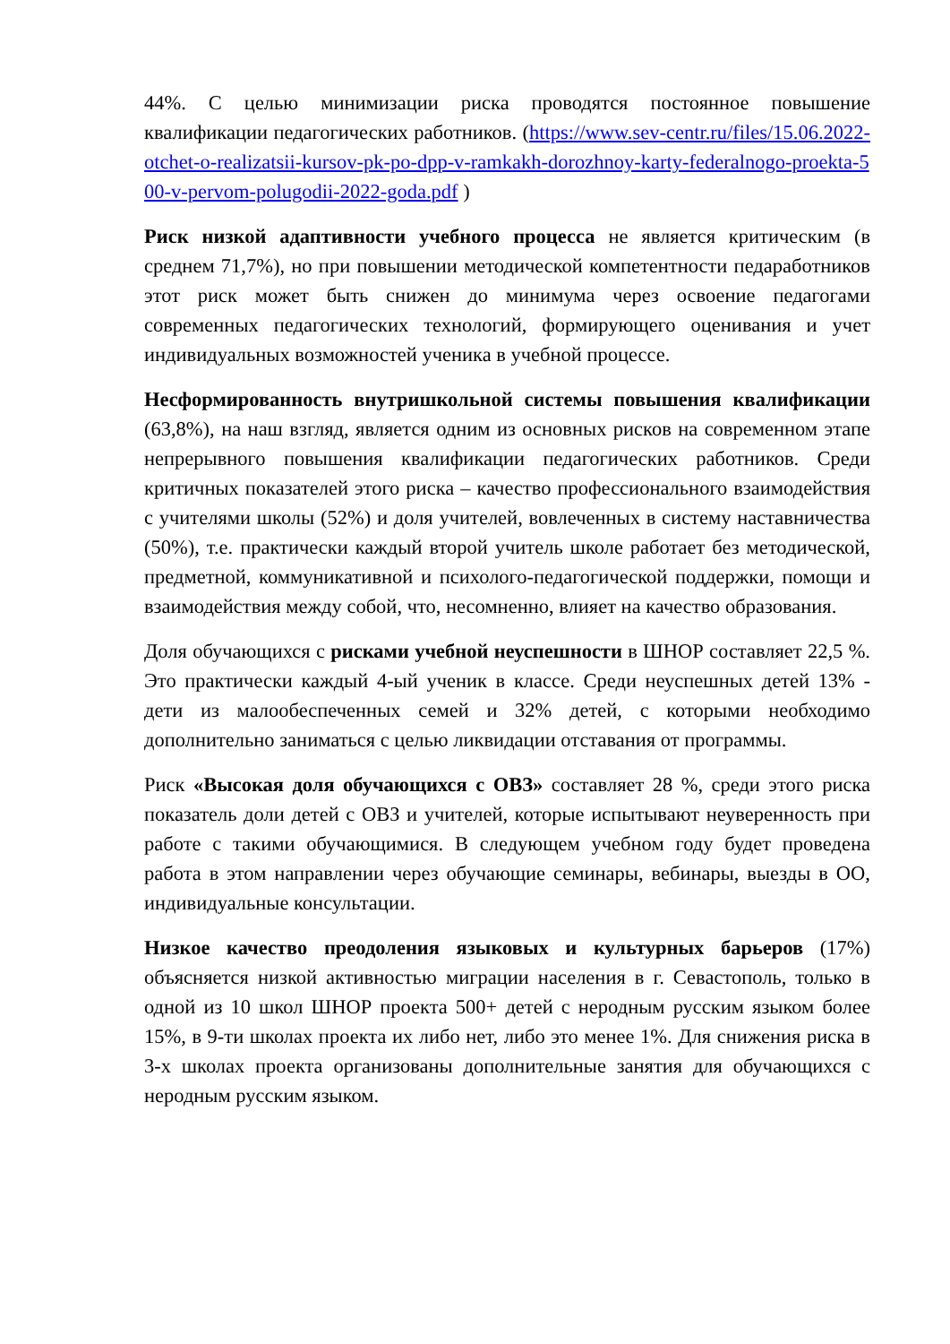44%. С целью минимизации риска проводятся постоянное повышение квалификации педагогических работников. (https://www.sev-centr.ru/files/15.06.2022-otchet-o-realizatsii-kursov-pk-po-dpp-v-ramkakh-dorozhnoy-karty-federalnogo-proekta-500-v-pervom-polugodii-2022-goda.pdf )
Риск низкой адаптивности учебного процесса не является критическим (в среднем 71,7%), но при повышении методической компетентности педаработников этот риск может быть снижен до минимума через освоение педагогами современных педагогических технологий, формирующего оценивания и учет индивидуальных возможностей ученика в учебной процессе.
Несформированность внутришкольной системы повышения квалификации (63,8%), на наш взгляд, является одним из основных рисков на современном этапе непрерывного повышения квалификации педагогических работников. Среди критичных показателей этого риска – качество профессионального взаимодействия с учителями школы (52%) и доля учителей, вовлеченных в систему наставничества (50%), т.е. практически каждый второй учитель школе работает без методической, предметной, коммуникативной и психолого-педагогической поддержки, помощи и взаимодействия между собой, что, несомненно, влияет на качество образования.
Доля обучающихся с рисками учебной неуспешности в ШНОР составляет 22,5 %. Это практически каждый 4-ый ученик в классе. Среди неуспешных детей 13% - дети из малообеспеченных семей и 32% детей, с которыми необходимо дополнительно заниматься с целью ликвидации отставания от программы.
Риск «Высокая доля обучающихся с ОВЗ» составляет 28 %, среди этого риска показатель доли детей с ОВЗ и учителей, которые испытывают неуверенность при работе с такими обучающимися. В следующем учебном году будет проведена работа в этом направлении через обучающие семинары, вебинары, выезды в ОО, индивидуальные консультации.
Низкое качество преодоления языковых и культурных барьеров (17%) объясняется низкой активностью миграции населения в г. Севастополь, только в одной из 10 школ ШНОР проекта 500+ детей с неродным русским языком более 15%, в 9-ти школах проекта их либо нет, либо это менее 1%. Для снижения риска в 3-х школах проекта организованы дополнительные занятия для обучающихся с неродным русским языком.